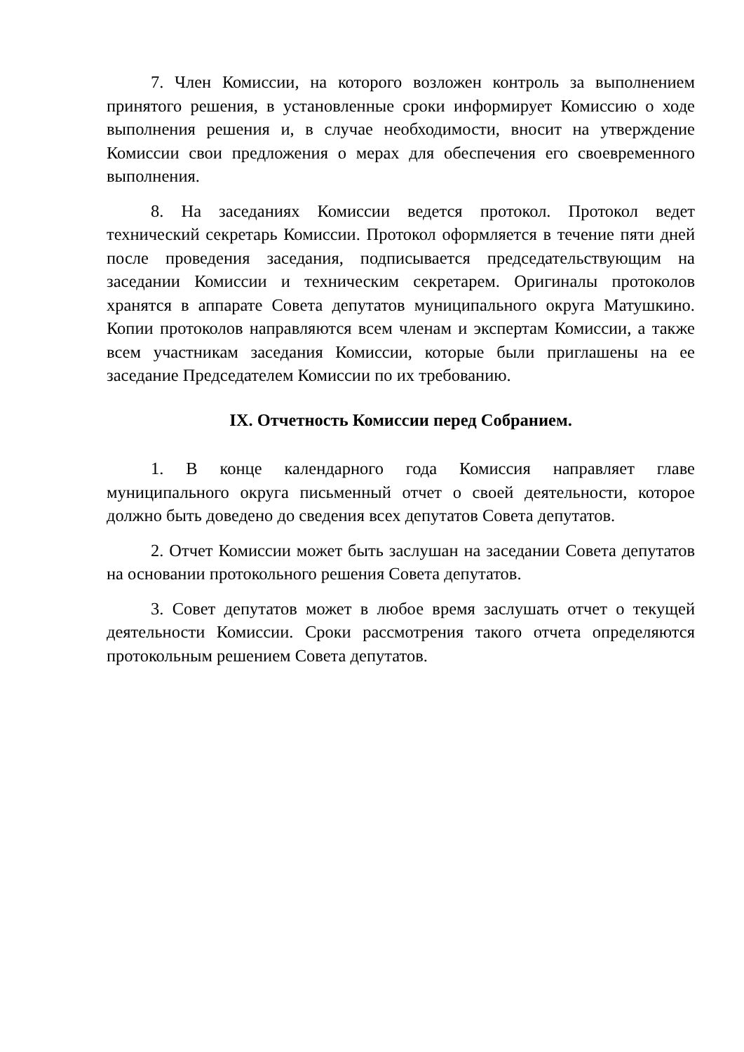7. Член Комиссии, на которого возложен контроль за выполнением принятого решения, в установленные сроки информирует Комиссию о ходе выполнения решения и, в случае необходимости, вносит на утверждение Комиссии свои предложения о мерах для обеспечения его своевременного выполнения.
8. На заседаниях Комиссии ведется протокол. Протокол ведет технический секретарь Комиссии. Протокол оформляется в течение пяти дней после проведения заседания, подписывается председательствующим на заседании Комиссии и техническим секретарем. Оригиналы протоколов хранятся в аппарате Совета депутатов муниципального округа Матушкино. Копии протоколов направляются всем членам и экспертам Комиссии, а также всем участникам заседания Комиссии, которые были приглашены на ее заседание Председателем Комиссии по их требованию.
IX. Отчетность Комиссии перед Собранием.
1. В конце календарного года Комиссия направляет главе муниципального округа письменный отчет о своей деятельности, которое должно быть доведено до сведения всех депутатов Совета депутатов.
2. Отчет Комиссии может быть заслушан на заседании Совета депутатов на основании протокольного решения Совета депутатов.
3. Совет депутатов может в любое время заслушать отчет о текущей деятельности Комиссии. Сроки рассмотрения такого отчета определяются протокольным решением Совета депутатов.